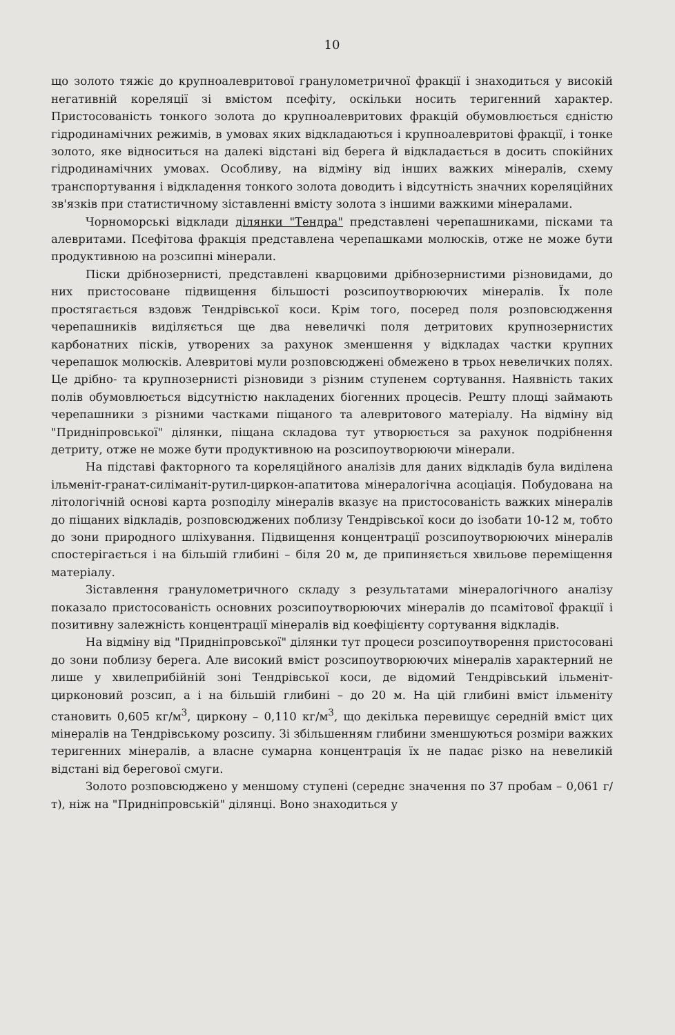10
що золото тяжіє до крупноалевритової гранулометричної фракції і знаходиться у високій негативній кореляції зі вмістом псефіту, оскільки носить теригенний характер. Пристосованість тонкого золота до крупноалевритових фракцій обумовлюється єдністю гідродинамічних режимів, в умовах яких відкладаються і крупноалевритові фракції, і тонке золото, яке відноситься на далекі відстані від берега й відкладається в досить спокійних гідродинамічних умовах. Особливу, на відміну від інших важких мінералів, схему транспортування і відкладення тонкого золота доводить і відсутність значних кореляційних зв'язків при статистичному зіставленні вмісту золота з іншими важкими мінералами.
Чорноморські відклади ділянки "Тендра" представлені черепашниками, пісками та алевритами. Псефітова фракція представлена черепашками молюсків, отже не може бути продуктивною на розсипні мінерали.
Піски дрібнозернисті, представлені кварцовими дрібнозернистими різновидами, до них пристосоване підвищення більшості розсипоутворюючих мінералів. Їх поле простягається вздовж Тендрівської коси. Крім того, посеред поля розповсюдження черепашників виділяється ще два невеличкі поля детритових крупнозернистих карбонатних пісків, утворених за рахунок зменшення у відкладах частки крупних черепашок молюсків. Алевритові мули розповсюджені обмежено в трьох невеличких полях. Це дрібно- та крупнозернисті різновиди з різним ступенем сортування. Наявність таких полів обумовлюється відсутністю накладених біогенних процесів. Решту площі займають черепашники з різними частками піщаного та алевритового матеріалу. На відміну від "Придніпровської" ділянки, піщана складова тут утворюється за рахунок подрібнення детриту, отже не може бути продуктивною на розсипоутворюючи мінерали.
На підставі факторного та кореляційного аналізів для даних відкладів була виділена ільменіт-гранат-силіманіт-рутил-циркон-апатитова мінералогічна асоціація. Побудована на літологічній основі карта розподілу мінералів вказує на пристосованість важких мінералів до піщаних відкладів, розповсюджених поблизу Тендрівської коси до ізобати 10-12 м, тобто до зони природного шліхування. Підвищення концентрації розсипоутворюючих мінералів спостерігається і на більшій глибині – біля 20 м, де припиняється хвильове переміщення матеріалу.
Зіставлення гранулометричного складу з результатами мінералогічного аналізу показало пристосованість основних розсипоутворюючих мінералів до псамітової фракції і позитивну залежність концентрації мінералів від коефіцієнту сортування відкладів.
На відміну від "Придніпровської" ділянки тут процеси розсипоутворення пристосовані до зони поблизу берега. Але високий вміст розсипоутворюючих мінералів характерний не лише у хвилеприбійній зоні Тендрівської коси, де відомий Тендрівський ільменіт-цирконовий розсип, а і на більшій глибині – до 20 м. На цій глибині вміст ільменіту становить 0,605 кг/м<sup>3</sup>, циркону – 0,110 кг/м<sup>3</sup>, що декілька перевищує середній вміст цих мінералів на Тендрівському розсипу. Зі збільшенням глибини зменшуються розміри важких теригенних мінералів, а власне сумарна концентрація їх не падає різко на невеликій відстані від берегової смуги.
Золото розповсюджено у меншому ступені (середнє значення по 37 пробам – 0,061 г/т), ніж на "Придніпровській" ділянці. Воно знаходиться у